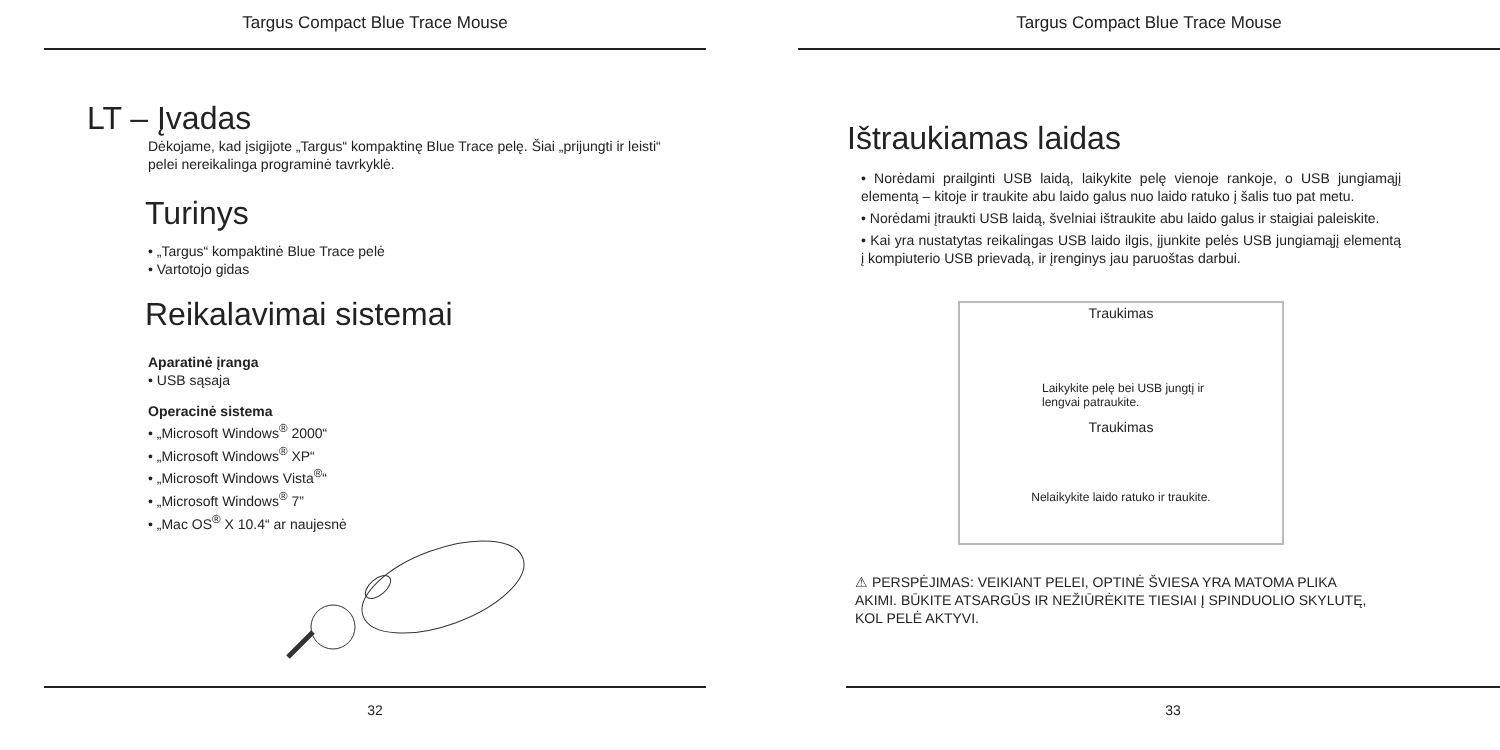Targus Compact Blue Trace Mouse
LT – Įvadas
Dėkojame, kad įsigijote „Targus“ kompaktinę Blue Trace pelę. Šiai „prijungti ir leisti“ pelei nereikalinga programinė tavrkyklė.
Turinys
• „Targus“ kompaktinė Blue Trace pelė
• Vartotojo gidas
Reikalavimai sistemai
Aparatinė įranga
• USB sąsaja
Operacinė sistema
• „Microsoft Windows<sup>®</sup> 2000“
• „Microsoft Windows<sup>®</sup> XP“
• „Microsoft Windows Vista<sup>®</sup>“
• „Microsoft Windows<sup>®</sup> 7”
• „Mac OS<sup>®</sup> X 10.4“ ar naujesnė
32
Targus Compact Blue Trace Mouse
Ištraukiamas laidas
• Norėdami prailginti USB laidą, laikykite pelę vienoje rankoje, o USB jungiamąjį elementą – kitoje ir traukite abu laido galus nuo laido ratuko į šalis tuo pat metu.
• Norėdami įtraukti USB laidą, švelniai ištraukite abu laido galus ir staigiai paleiskite.
• Kai yra nustatytas reikalingas USB laido ilgis, įjunkite pelės USB jungiamąjį elementą į kompiuterio USB prievadą, ir įrenginys jau paruoštas darbui.
Traukimas
Laikykite pelę bei USB jungtį ir
lengvai patraukite.
Traukimas
Nelaikykite laido ratuko ir traukite.
⚠ PERSPĖJIMAS: VEIKIANT PELEI, OPTINĖ ŠVIESA YRA MATOMA PLIKA AKIMI. BŪKITE ATSARGŪS IR NEŽIŪRĖKITE TIESIAI Į SPINDUOLIO SKYLUTĘ, KOL PELĖ AKTYVI.
33